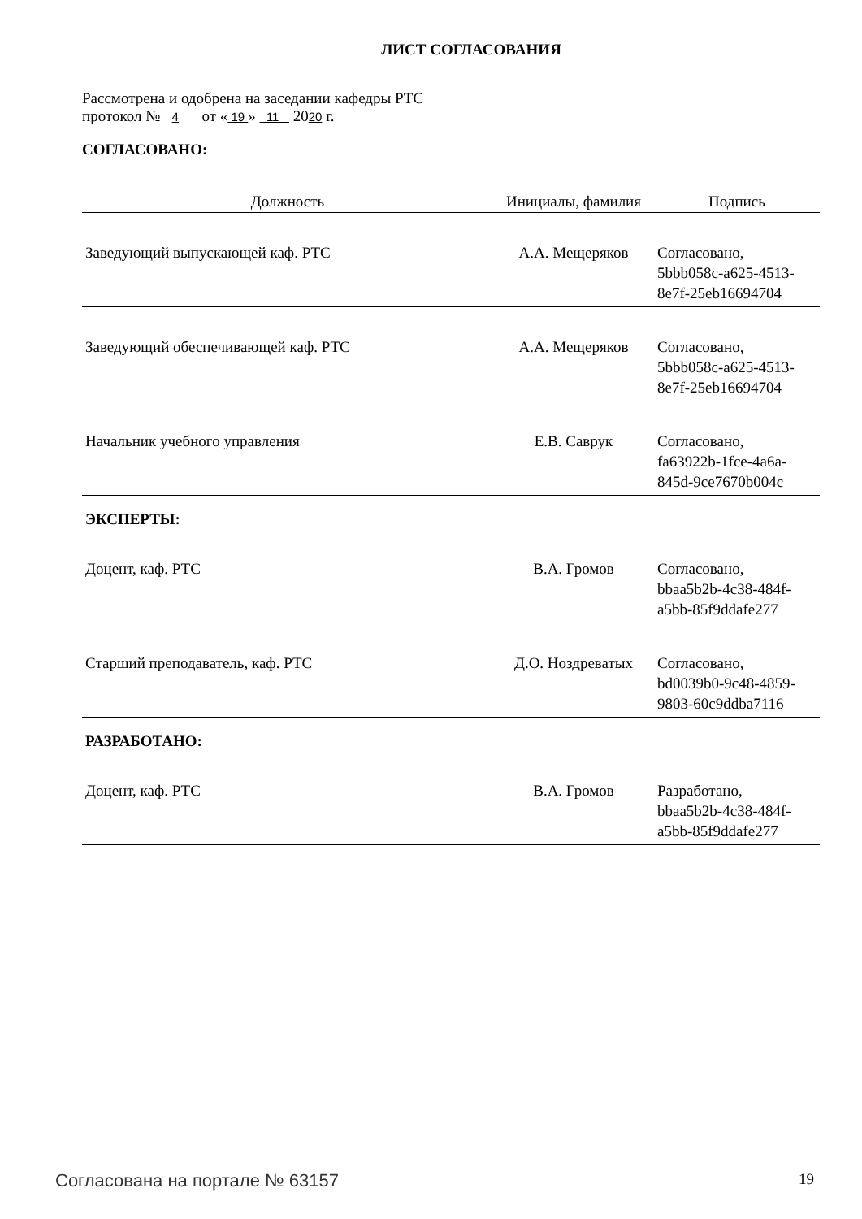ЛИСТ СОГЛАСОВАНИЯ
Рассмотрена и одобрена на заседании кафедры РТС
протокол № 4 от « 19 » 11 2020 г.
СОГЛАСОВАНО:
| Должность | Инициалы, фамилия | Подпись |
| --- | --- | --- |
| Заведующий выпускающей каф. РТС | А.А. Мещеряков | Согласовано, 5bbb058c-a625-4513- 8e7f-25eb16694704 |
| Заведующий обеспечивающей каф. РТС | А.А. Мещеряков | Согласовано, 5bbb058c-a625-4513- 8e7f-25eb16694704 |
| Начальник учебного управления | Е.В. Саврук | Согласовано, fa63922b-1fce-4a6a- 845d-9ce7670b004c |
| ЭКСПЕРТЫ: | | |
| Доцент, каф. РТС | В.А. Громов | Согласовано, bbaa5b2b-4c38-484f- a5bb-85f9ddafe277 |
| Старший преподаватель, каф. РТС | Д.О. Ноздреватых | Согласовано, bd0039b0-9c48-4859- 9803-60c9ddba7116 |
| РАЗРАБОТАНО: | | |
| Доцент, каф. РТС | В.А. Громов | Разработано, bbaa5b2b-4c38-484f- a5bb-85f9ddafe277 |
Согласована на портале № 63157 19